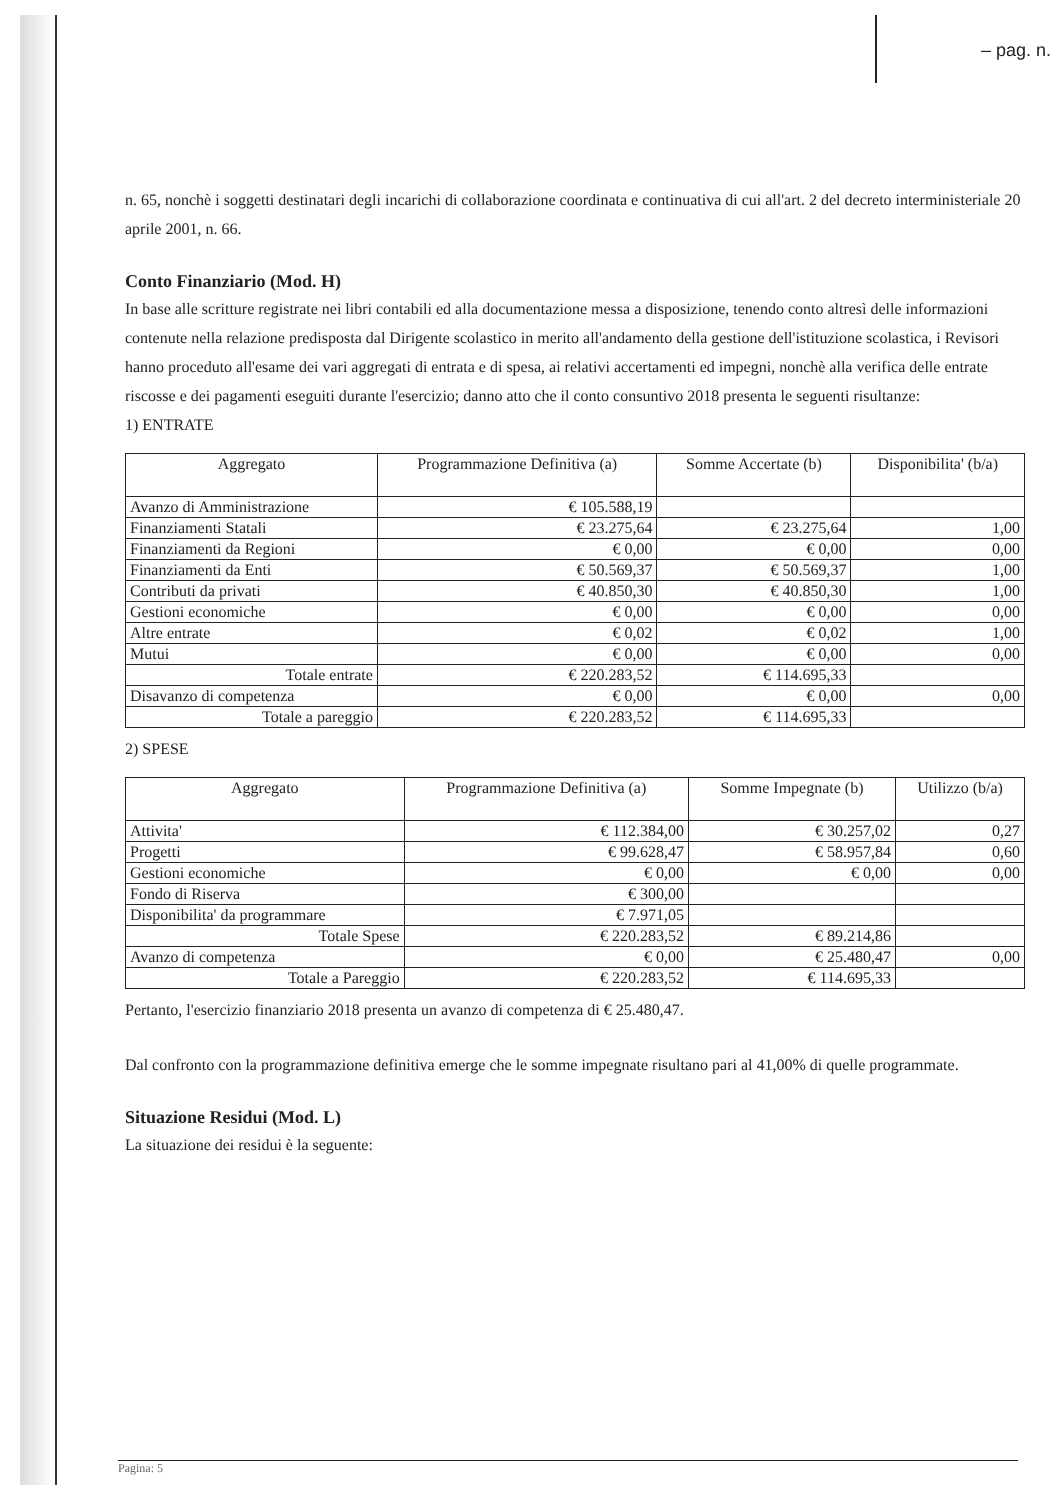– pag. n.
n. 65, nonchè i soggetti destinatari degli incarichi di collaborazione coordinata e continuativa di cui all'art. 2 del decreto interministeriale 20 aprile 2001, n. 66.
Conto Finanziario (Mod. H)
In base alle scritture registrate nei libri contabili ed alla documentazione messa a disposizione, tenendo conto altresì delle informazioni contenute nella relazione predisposta dal Dirigente scolastico in merito all'andamento della gestione dell'istituzione scolastica, i Revisori hanno proceduto all'esame dei vari aggregati di entrata e di spesa, ai relativi accertamenti ed impegni, nonchè alla verifica delle entrate riscosse e dei pagamenti eseguiti durante l'esercizio; danno atto che il conto consuntivo 2018 presenta le seguenti risultanze:
1) ENTRATE
| Aggregato | Programmazione Definitiva (a) | Somme Accertate (b) | Disponibilita' (b/a) |
| --- | --- | --- | --- |
| Avanzo di Amministrazione | € 105.588,19 | | |
| Finanziamenti Statali | € 23.275,64 | € 23.275,64 | 1,00 |
| Finanziamenti da Regioni | € 0,00 | € 0,00 | 0,00 |
| Finanziamenti da Enti | € 50.569,37 | € 50.569,37 | 1,00 |
| Contributi da privati | € 40.850,30 | € 40.850,30 | 1,00 |
| Gestioni economiche | € 0,00 | € 0,00 | 0,00 |
| Altre entrate | € 0,02 | € 0,02 | 1,00 |
| Mutui | € 0,00 | € 0,00 | 0,00 |
| Totale entrate | € 220.283,52 | € 114.695,33 | |
| Disavanzo di competenza | € 0,00 | € 0,00 | 0,00 |
| Totale a pareggio | € 220.283,52 | € 114.695,33 | |
2) SPESE
| Aggregato | Programmazione Definitiva (a) | Somme Impegnate (b) | Utilizzo (b/a) |
| --- | --- | --- | --- |
| Attivita' | € 112.384,00 | € 30.257,02 | 0,27 |
| Progetti | € 99.628,47 | € 58.957,84 | 0,60 |
| Gestioni economiche | € 0,00 | € 0,00 | 0,00 |
| Fondo di Riserva | € 300,00 | | |
| Disponibilita' da programmare | € 7.971,05 | | |
| Totale Spese | € 220.283,52 | € 89.214,86 | |
| Avanzo di competenza | € 0,00 | € 25.480,47 | 0,00 |
| Totale a Pareggio | € 220.283,52 | € 114.695,33 | |
Pertanto, l'esercizio finanziario 2018 presenta un avanzo di competenza di € 25.480,47.
Dal confronto con la programmazione definitiva emerge che le somme impegnate risultano pari al 41,00% di quelle programmate.
Situazione Residui (Mod. L)
La situazione dei residui è la seguente:
Pagina: 5